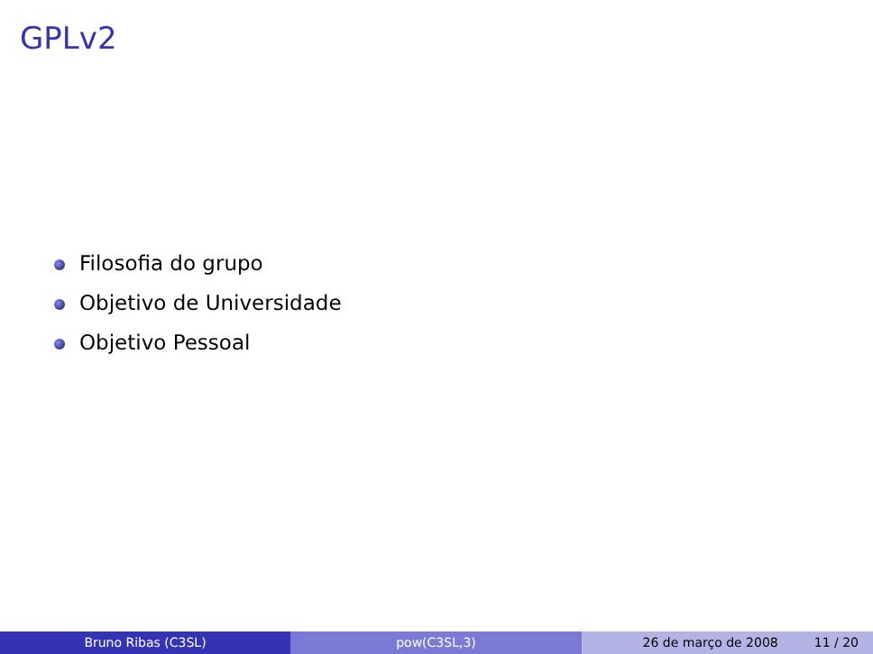GPLv2
Filosofia do grupo
Objetivo de Universidade
Objetivo Pessoal
Bruno Ribas (C3SL) pow(C3SL,3) 26 de março de 2008 11 / 20